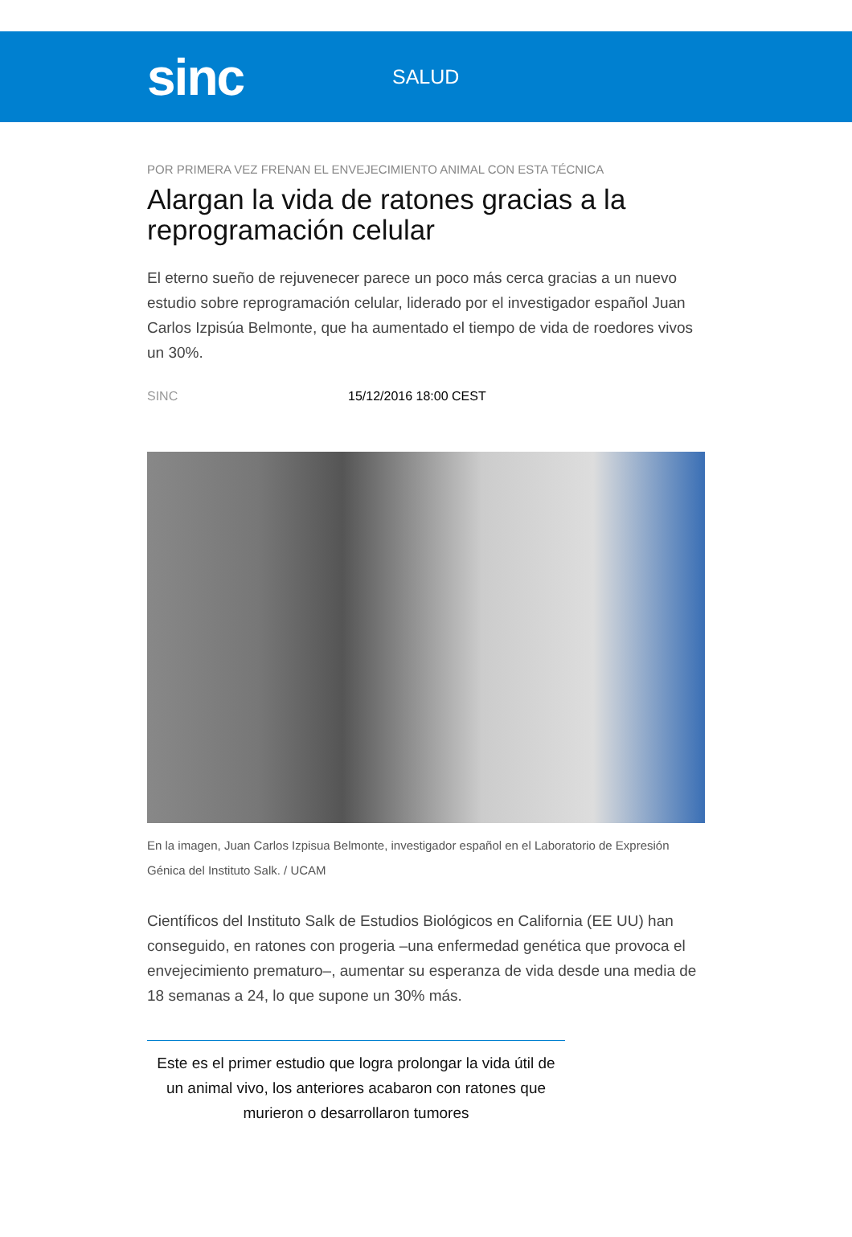sinc
SALUD
POR PRIMERA VEZ FRENAN EL ENVEJECIMIENTO ANIMAL CON ESTA TÉCNICA
Alargan la vida de ratones gracias a la reprogramación celular
El eterno sueño de rejuvenecer parece un poco más cerca gracias a un nuevo estudio sobre reprogramación celular, liderado por el investigador español Juan Carlos Izpisúa Belmonte, que ha aumentado el tiempo de vida de roedores vivos un 30%.
SINC 15/12/2016 18:00 CEST
En la imagen, Juan Carlos Izpisua Belmonte, investigador español en el Laboratorio de Expresión Génica del Instituto Salk. / UCAM
Científicos del Instituto Salk de Estudios Biológicos en California (EE UU) han conseguido, en ratones con progeria –una enfermedad genética que provoca el envejecimiento prematuro–, aumentar su esperanza de vida desde una media de 18 semanas a 24, lo que supone un 30% más.
Este es el primer estudio que logra prolongar la vida útil de un animal vivo, los anteriores acabaron con ratones que murieron o desarrollaron tumores